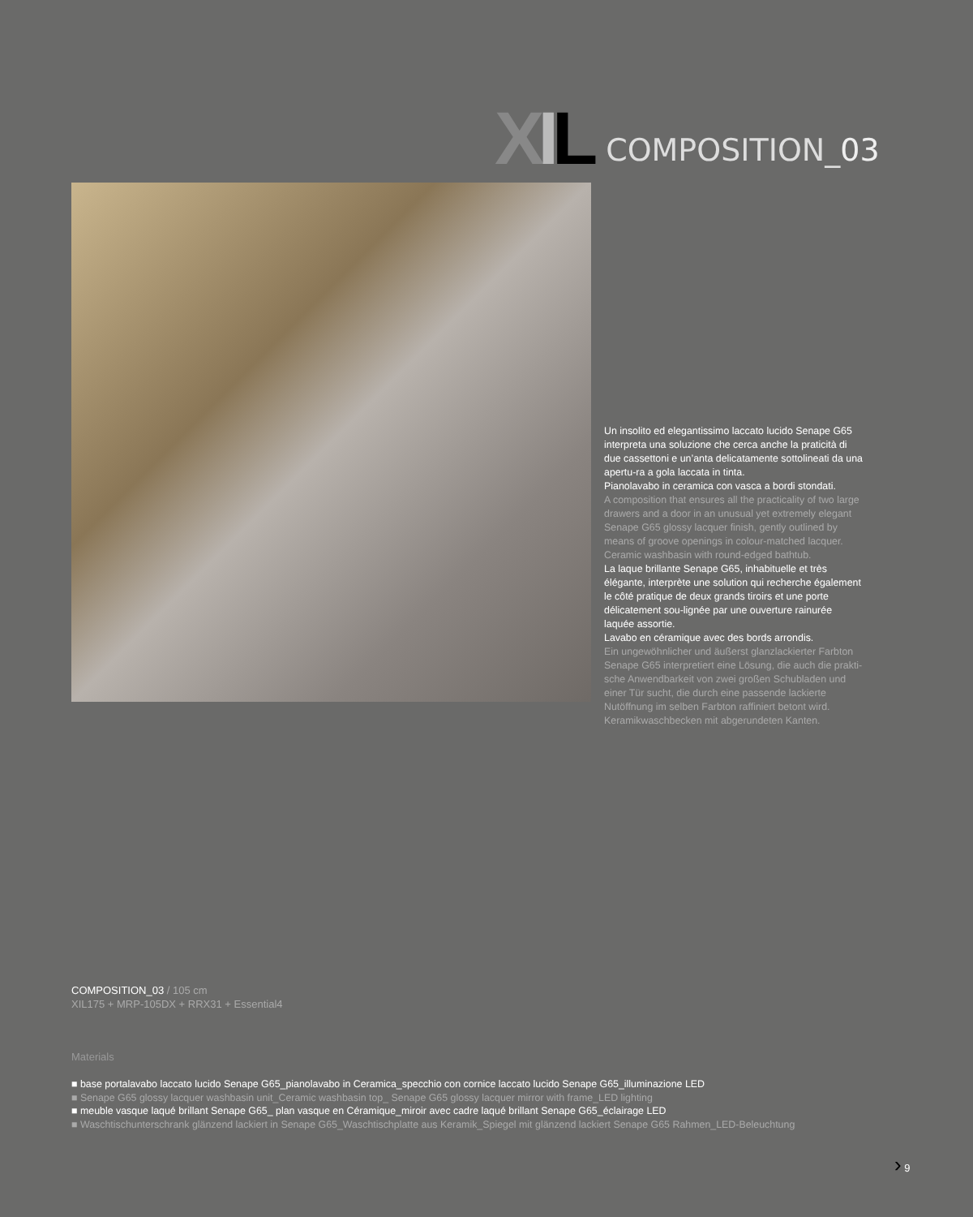XIL
COMPOSITION_03
Un insolito ed elegantissimo laccato lucido Senape G65 interpreta una soluzione che cerca anche la praticità di due cassettoni e un’anta delicatamente sottolineati da una apertu-ra a gola laccata in tinta.
Pianolavabo in ceramica con vasca a bordi stondati.
A composition that ensures all the practicality of two large drawers and a door in an unusual yet extremely elegant Senape G65 glossy lacquer finish, gently outlined by means of groove openings in colour-matched lacquer.
Ceramic washbasin with round-edged bathtub.
La laque brillante Senape G65, inhabituelle et très élégante, interprète une solution qui recherche également le côté pratique de deux grands tiroirs et une porte délicatement sou-lignée par une ouverture rainurée laquée assortie.
Lavabo en céramique avec des bords arrondis.
Ein ungewöhnlicher und äußerst glanzlackierter Farbton Senape G65 interpretiert eine Lösung, die auch die prakti-sche Anwendbarkeit von zwei großen Schubladen und einer Tür sucht, die durch eine passende lackierte Nutöffnung im selben Farbton raffiniert betont wird.
Keramikwaschbecken mit abgerundeten Kanten.
COMPOSITION_03 / 105 cm
XIL175 + MRP-105DX + RRX31 + Essential4
Materials
■ base portalavabo laccato lucido Senape G65_pianolavabo in Ceramica_specchio con cornice laccato lucido Senape G65_illuminazione LED
■ Senape G65 glossy lacquer washbasin unit_Ceramic washbasin top_ Senape G65 glossy lacquer mirror with frame_LED lighting
■ meuble vasque laqué brillant Senape G65_ plan vasque en Céramique_miroir avec cadre laqué brillant Senape G65_éclairage LED
■ Waschtischunterschrank glänzend lackiert in Senape G65_Waschtischplatte aus Keramik_Spiegel mit glänzend lackiert Senape G65 Rahmen_LED-Beleuchtung
› 9